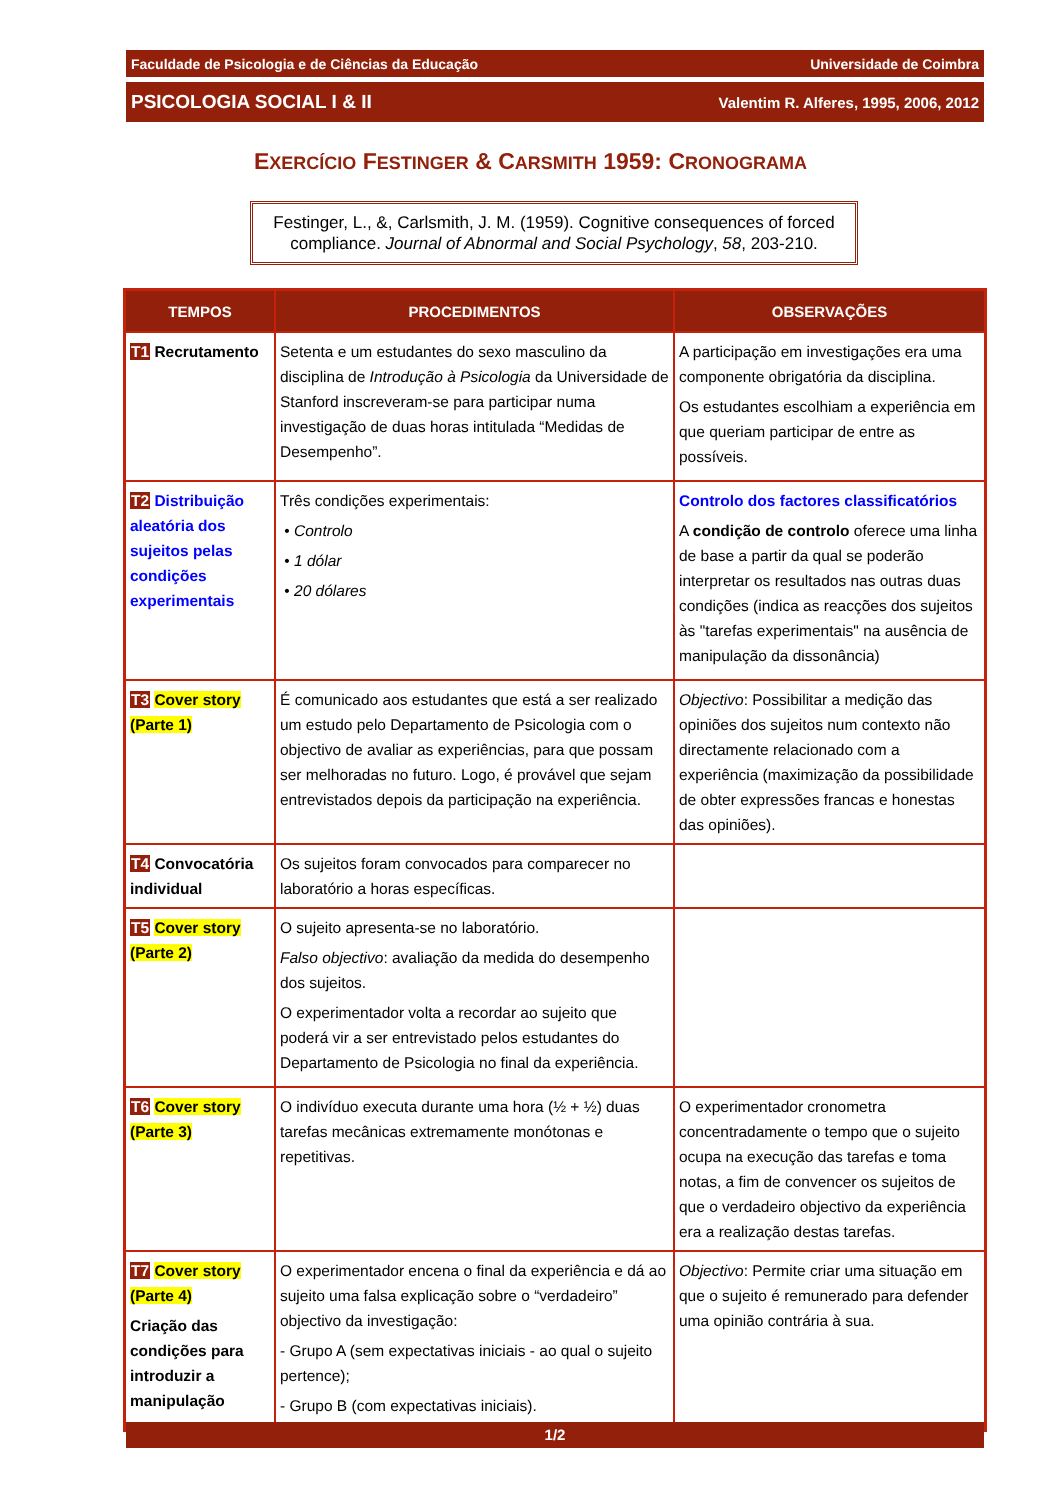Faculdade de Psicologia e de Ciências da Educação Universidade de Coimbra
PSICOLOGIA SOCIAL I & II Valentim R. Alferes, 1995, 2006, 2012
EXERCÍCIO FESTINGER & CARSMITH 1959: CRONOGRAMA
Festinger, L., &, Carlsmith, J. M. (1959). Cognitive consequences of forced compliance. Journal of Abnormal and Social Psychology, 58, 203-210.
| TEMPOS | PROCEDIMENTOS | OBSERVAÇÕES |
| --- | --- | --- |
| T1 Recrutamento | Setenta e um estudantes do sexo masculino da disciplina de Introdução à Psicologia da Universidade de Stanford inscreveram-se para participar numa investigação de duas horas intitulada “Medidas de Desempenho”. | A participação em investigações era uma componente obrigatória da disciplina. Os estudantes escolhiam a experiência em que queriam participar de entre as possíveis. |
| T2 Distribuição aleatória dos sujeitos pelas condições experimentais | Três condições experimentais: • Controlo • 1 dólar • 20 dólares | Controlo dos factores classificatórios A condição de controlo oferece uma linha de base a partir da qual se poderão interpretar os resultados nas outras duas condições (indica as reacções dos sujeitos às "tarefas experimentais" na ausência de manipulação da dissonância) |
| T3 Cover story (Parte 1) | É comunicado aos estudantes que está a ser realizado um estudo pelo Departamento de Psicologia com o objectivo de avaliar as experiências, para que possam ser melhoradas no futuro. Logo, é provável que sejam entrevistados depois da participação na experiência. | Objectivo : Possibilitar a medição das opiniões dos sujeitos num contexto não directamente relacionado com a experiência (maximização da possibilidade de obter expressões francas e honestas das opiniões). |
| T4 Convocatória individual | Os sujeitos foram convocados para comparecer no laboratório a horas específicas. | |
| T5 Cover story (Parte 2) | O sujeito apresenta-se no laboratório. Falso objectivo : avaliação da medida do desempenho dos sujeitos. O experimentador volta a recordar ao sujeito que poderá vir a ser entrevistado pelos estudantes do Departamento de Psicologia no final da experiência. | |
| T6 Cover story (Parte 3) | O indivíduo executa durante uma hora (½ + ½) duas tarefas mecânicas extremamente monótonas e repetitivas. | O experimentador cronometra concentradamente o tempo que o sujeito ocupa na execução das tarefas e toma notas, a fim de convencer os sujeitos de que o verdadeiro objectivo da experiência era a realização destas tarefas. |
| T7 Cover story (Parte 4) Criação das condições para introduzir a manipulação | O experimentador encena o final da experiência e dá ao sujeito uma falsa explicação sobre o “verdadeiro” objectivo da investigação: - Grupo A (sem expectativas iniciais - ao qual o sujeito pertence); - Grupo B (com expectativas iniciais). | Objectivo : Permite criar uma situação em que o sujeito é remunerado para defender uma opinião contrária à sua. |
1/2